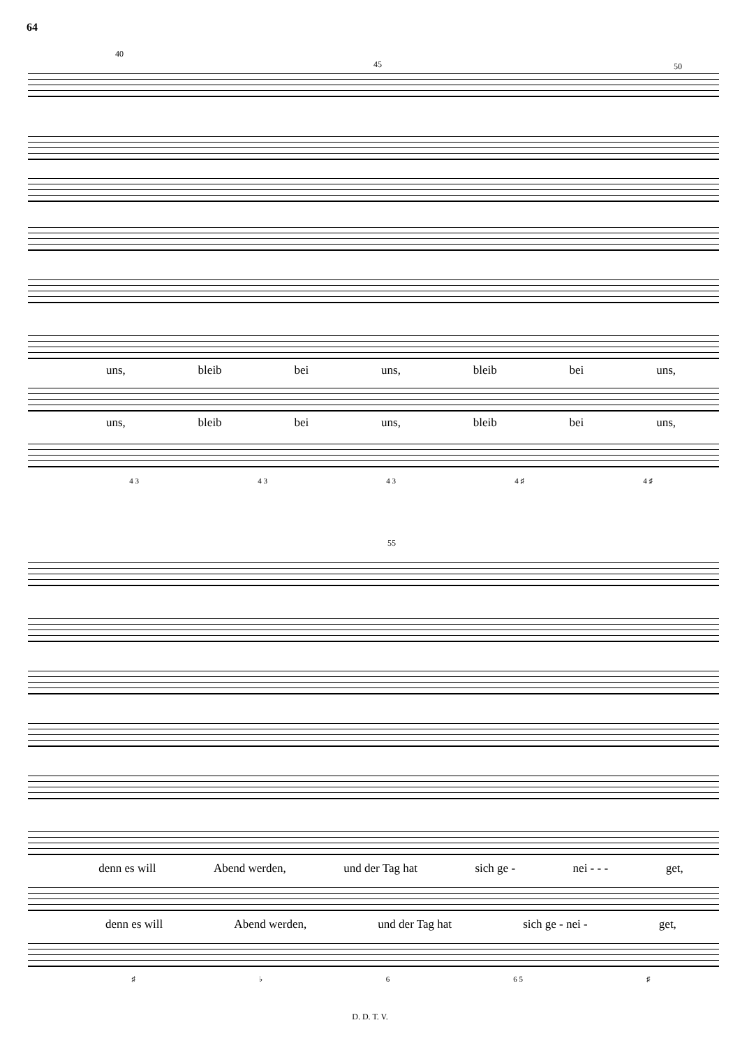64
40
45 50
uns, bleib bei uns, bleib bei uns,
uns, bleib bei uns, bleib bei uns,
4 3 4 3 4 3 4 ♯ 4 ♯
55
denn es will Abend werden, und der Tag hat sich ge - nei - - - get,
denn es will Abend werden, und der Tag hat sich ge - nei - get,
♯ ♭ 6 6 5 ♯
D. D. T. V.